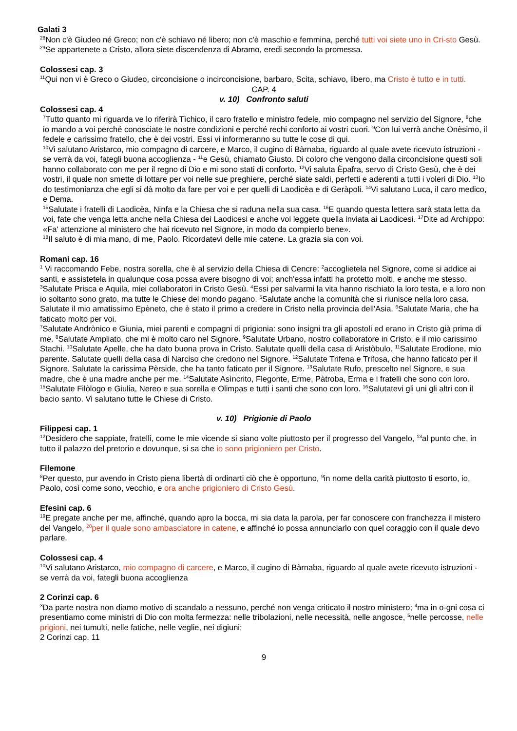Galati 3
<sup>28</sup> Non c'è Giudeo né Greco; non c'è schiavo né libero; non c'è maschio e femmina, perché tutti voi siete uno in Cri-sto Gesù. <sup>29</sup>Se appartenete a Cristo, allora siete discendenza di Abramo, eredi secondo la promessa.
Colossesi cap. 3
<sup>11</sup> Qui non vi è Greco o Giudeo, circoncisione o incirconcisione, barbaro, Scita, schiavo, libero, ma Cristo è tutto e in tutti.
CAP. 4
v. 10) Confronto saluti
Colossesi cap. 4
<sup>7</sup> Tutto quanto mi riguarda ve lo riferirà Tìchico, il caro fratello e ministro fedele, mio compagno nel servizio del Signore, <sup>8</sup>che io mando a voi perché conosciate le nostre condizioni e perché rechi conforto ai vostri cuori. <sup>9</sup>Con lui verrà anche Onèsimo, il fedele e carissimo fratello, che è dei vostri. Essi vi informeranno su tutte le cose di qui.
<sup>10</sup> Vi salutano Aristarco, mio compagno di carcere, e Marco, il cugino di Bàrnaba, riguardo al quale avete ricevuto istruzioni - se verrà da voi, fategli buona accoglienza - <sup>11</sup>e Gesù, chiamato Giusto. Di coloro che vengono dalla circoncisione questi soli hanno collaborato con me per il regno di Dio e mi sono stati di conforto. <sup>12</sup>Vi saluta Èpafra, servo di Cristo Gesù, che è dei vostri, il quale non smette di lottare per voi nelle sue preghiere, perché siate saldi, perfetti e aderenti a tutti i voleri di Dio. <sup>13</sup>Io do testimonianza che egli si dà molto da fare per voi e per quelli di Laodicèa e di Geràpoli. <sup>14</sup>Vi salutano Luca, il caro medico, e Dema.
<sup>15</sup> Salutate i fratelli di Laodicèa, Ninfa e la Chiesa che si raduna nella sua casa. <sup>16</sup>E quando questa lettera sarà stata letta da voi, fate che venga letta anche nella Chiesa dei Laodicesi e anche voi leggete quella inviata ai Laodicesi. <sup>17</sup>Dite ad Archippo: «Fa' attenzione al ministero che hai ricevuto nel Signore, in modo da compierlo bene».
<sup>18</sup> Il saluto è di mia mano, di me, Paolo. Ricordatevi delle mie catene. La grazia sia con voi.
Romani cap. 16
<sup>1</sup> Vi raccomando Febe, nostra sorella, che è al servizio della Chiesa di Cencre: <sup>2</sup>accoglietela nel Signore, come si addice ai santi, e assistetela in qualunque cosa possa avere bisogno di voi; anch'essa infatti ha protetto molti, e anche me stesso.
<sup>3</sup> Salutate Prisca e Aquila, miei collaboratori in Cristo Gesù. <sup>4</sup>Essi per salvarmi la vita hanno rischiato la loro testa, e a loro non io soltanto sono grato, ma tutte le Chiese del mondo pagano. <sup>5</sup>Salutate anche la comunità che si riunisce nella loro casa.
Salutate il mio amatissimo Epèneto, che è stato il primo a credere in Cristo nella provincia dell'Asia. <sup>6</sup>Salutate Maria, che ha faticato molto per voi.
<sup>7</sup> Salutate Andrònico e Giunia, miei parenti e compagni di prigionia: sono insigni tra gli apostoli ed erano in Cristo già prima di me. <sup>8</sup>Salutate Ampliato, che mi è molto caro nel Signore. <sup>9</sup>Salutate Urbano, nostro collaboratore in Cristo, e il mio carissimo Stachi. <sup>10</sup>Salutate Apelle, che ha dato buona prova in Cristo. Salutate quelli della casa di Aristòbulo. <sup>11</sup>Salutate Erodione, mio parente. Salutate quelli della casa di Narciso che credono nel Signore. <sup>12</sup>Salutate Trifena e Trifosa, che hanno faticato per il Signore. Salutate la carissima Pèrside, che ha tanto faticato per il Signore. <sup>13</sup>Salutate Rufo, prescelto nel Signore, e sua madre, che è una madre anche per me. <sup>14</sup>Salutate Asìncrito, Flegonte, Erme, Pàtroba, Erma e i fratelli che sono con loro. <sup>15</sup>Salutate Filòlogo e Giulia, Nereo e sua sorella e Olimpas e tutti i santi che sono con loro. <sup>16</sup>Salutatevi gli uni gli altri con il bacio santo. Vi salutano tutte le Chiese di Cristo.
v. 10) Prigionie di Paolo
Filippesi cap. 1
<sup>12</sup> Desidero che sappiate, fratelli, come le mie vicende si siano volte piuttosto per il progresso del Vangelo, <sup>13</sup>al punto che, in tutto il palazzo del pretorio e dovunque, si sa che io sono prigioniero per Cristo.
Filemone
<sup>8</sup> Per questo, pur avendo in Cristo piena libertà di ordinarti ciò che è opportuno, <sup>9</sup>in nome della carità piuttosto ti esorto, io, Paolo, così come sono, vecchio, e ora anche prigioniero di Cristo Gesù.
Efesini cap. 6
<sup>19</sup> E pregate anche per me, affinché, quando apro la bocca, mi sia data la parola, per far conoscere con franchezza il mistero del Vangelo, <sup>20</sup>per il quale sono ambasciatore in catene, e affinché io possa annunciarlo con quel coraggio con il quale devo parlare.
Colossesi cap. 4
<sup>10</sup> Vi salutano Aristarco, mio compagno di carcere, e Marco, il cugino di Bàrnaba, riguardo al quale avete ricevuto istruzioni - se verrà da voi, fategli buona accoglienza
2 Corinzi cap. 6
<sup>3</sup> Da parte nostra non diamo motivo di scandalo a nessuno, perché non venga criticato il nostro ministero; <sup>4</sup>ma in o-gni cosa ci presentiamo come ministri di Dio con molta fermezza: nelle tribolazioni, nelle necessità, nelle angosce, <sup>5</sup>nelle percosse, nelle prigioni, nei tumulti, nelle fatiche, nelle veglie, nei digiuni;
2 Corinzi cap. 11
9